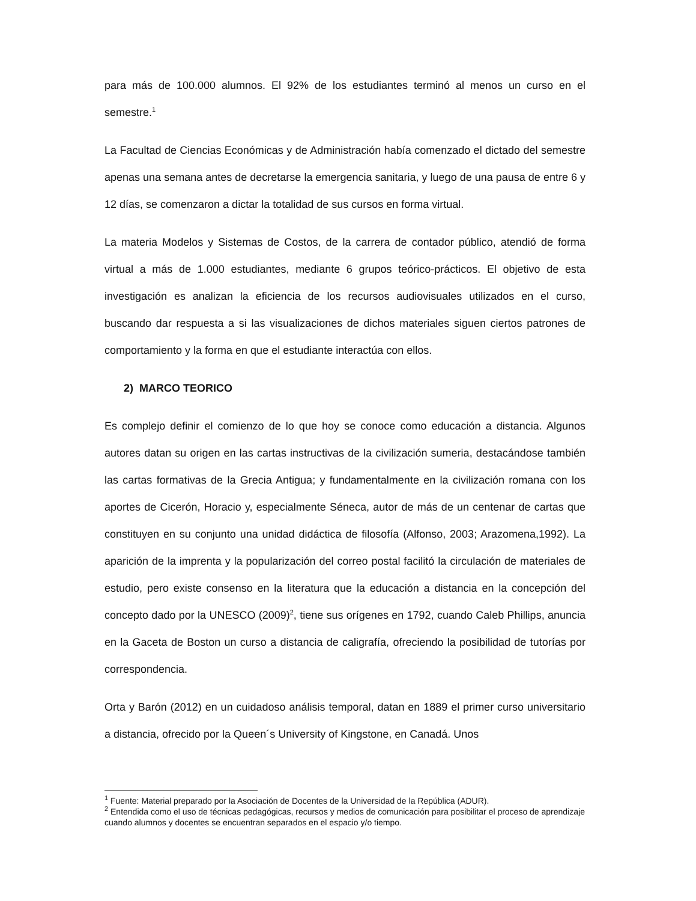para más de 100.000 alumnos. El 92% de los estudiantes terminó al menos un curso en el semestre.<sup>1</sup>
La Facultad de Ciencias Económicas y de Administración había comenzado el dictado del semestre apenas una semana antes de decretarse la emergencia sanitaria, y luego de una pausa de entre 6 y 12 días, se comenzaron a dictar la totalidad de sus cursos en forma virtual.
La materia Modelos y Sistemas de Costos, de la carrera de contador público, atendió de forma virtual a más de 1.000 estudiantes, mediante 6 grupos teórico-prácticos. El objetivo de esta investigación es analizan la eficiencia de los recursos audiovisuales utilizados en el curso, buscando dar respuesta a si las visualizaciones de dichos materiales siguen ciertos patrones de comportamiento y la forma en que el estudiante interactúa con ellos.
2) MARCO TEORICO
Es complejo definir el comienzo de lo que hoy se conoce como educación a distancia. Algunos autores datan su origen en las cartas instructivas de la civilización sumeria, destacándose también las cartas formativas de la Grecia Antigua; y fundamentalmente en la civilización romana con los aportes de Cicerón, Horacio y, especialmente Séneca, autor de más de un centenar de cartas que constituyen en su conjunto una unidad didáctica de filosofía (Alfonso, 2003; Arazomena,1992). La aparición de la imprenta y la popularización del correo postal facilitó la circulación de materiales de estudio, pero existe consenso en la literatura que la educación a distancia en la concepción del concepto dado por la UNESCO (2009)<sup>2</sup>, tiene sus orígenes en 1792, cuando Caleb Phillips, anuncia en la Gaceta de Boston un curso a distancia de caligrafía, ofreciendo la posibilidad de tutorías por correspondencia.
Orta y Barón (2012) en un cuidadoso análisis temporal, datan en 1889 el primer curso universitario a distancia, ofrecido por la Queen´s University of Kingstone, en Canadá. Unos
<sup>1</sup> Fuente: Material preparado por la Asociación de Docentes de la Universidad de la República (ADUR).
<sup>2</sup> Entendida como el uso de técnicas pedagógicas, recursos y medios de comunicación para posibilitar el proceso de aprendizaje cuando alumnos y docentes se encuentran separados en el espacio y/o tiempo.